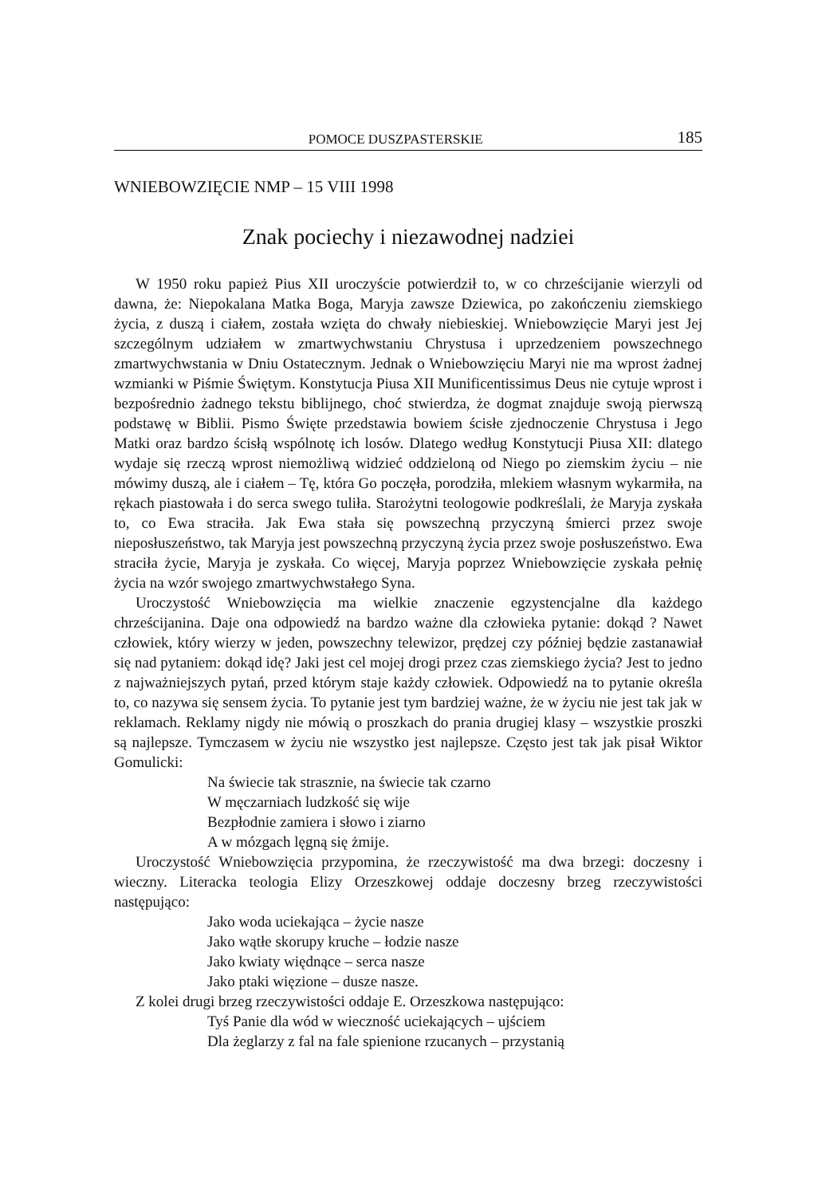POMOCE DUSZPASTERSKIE 185
WNIEBOWZIĘCIE NMP – 15 VIII 1998
Znak pociechy i niezawodnej nadziei
W 1950 roku papież Pius XII uroczyście potwierdził to, w co chrześcijanie wierzyli od dawna, że: Niepokalana Matka Boga, Maryja zawsze Dziewica, po zakończeniu ziemskiego życia, z duszą i ciałem, została wzięta do chwały niebieskiej. Wniebowzięcie Maryi jest Jej szczególnym udziałem w zmartwychwstaniu Chrystusa i uprzedzeniem powszechnego zmartwychwstania w Dniu Ostatecznym. Jednak o Wniebowzięciu Maryi nie ma wprost żadnej wzmianki w Piśmie Świętym. Konstytucja Piusa XII Munificentissimus Deus nie cytuje wprost i bezpośrednio żadnego tekstu biblijnego, choć stwierdza, że dogmat znajduje swoją pierwszą podstawę w Biblii. Pismo Święte przedstawia bowiem ścisłe zjednoczenie Chrystusa i Jego Matki oraz bardzo ścisłą wspólnotę ich losów. Dlatego według Konstytucji Piusa XII: dlatego wydaje się rzeczą wprost niemożliwą widzieć oddzieloną od Niego po ziemskim życiu – nie mówimy duszą, ale i ciałem – Tę, która Go poczęła, porodziła, mlekiem własnym wykarmiła, na rękach piastowała i do serca swego tuliła. Starożytni teologowie podkreślali, że Maryja zyskała to, co Ewa straciła. Jak Ewa stała się powszechną przyczyną śmierci przez swoje nieposłuszeństwo, tak Maryja jest powszechną przyczyną życia przez swoje posłuszeństwo. Ewa straciła życie, Maryja je zyskała. Co więcej, Maryja poprzez Wniebowzięcie zyskała pełnię życia na wzór swojego zmartwychwstałego Syna.
Uroczystość Wniebowzięcia ma wielkie znaczenie egzystencjalne dla każdego chrześcijanina. Daje ona odpowiedź na bardzo ważne dla człowieka pytanie: dokąd ? Nawet człowiek, który wierzy w jeden, powszechny telewizor, prędzej czy później będzie zastanawiał się nad pytaniem: dokąd idę? Jaki jest cel mojej drogi przez czas ziemskiego życia? Jest to jedno z najważniejszych pytań, przed którym staje każdy człowiek. Odpowiedź na to pytanie określa to, co nazywa się sensem życia. To pytanie jest tym bardziej ważne, że w życiu nie jest tak jak w reklamach. Reklamy nigdy nie mówią o proszkach do prania drugiej klasy – wszystkie proszki są najlepsze. Tymczasem w życiu nie wszystko jest najlepsze. Często jest tak jak pisał Wiktor Gomulicki:
Na świecie tak strasznie, na świecie tak czarno
W męczarniach ludzkość się wije
Bezpłodnie zamiera i słowo i ziarno
A w mózgach lęgną się żmije.
Uroczystość Wniebowzięcia przypomina, że rzeczywistość ma dwa brzegi: doczesny i wieczny. Literacka teologia Elizy Orzeszkowej oddaje doczesny brzeg rzeczywistości następująco:
Jako woda uciekająca – życie nasze
Jako wątłe skorupy kruche – łodzie nasze
Jako kwiaty więdnące – serca nasze
Jako ptaki więzione – dusze nasze.
Z kolei drugi brzeg rzeczywistości oddaje E. Orzeszkowa następująco:
Tyś Panie dla wód w wieczność uciekających – ujściem
Dla żeglarzy z fal na fale spienione rzucanych – przystanią